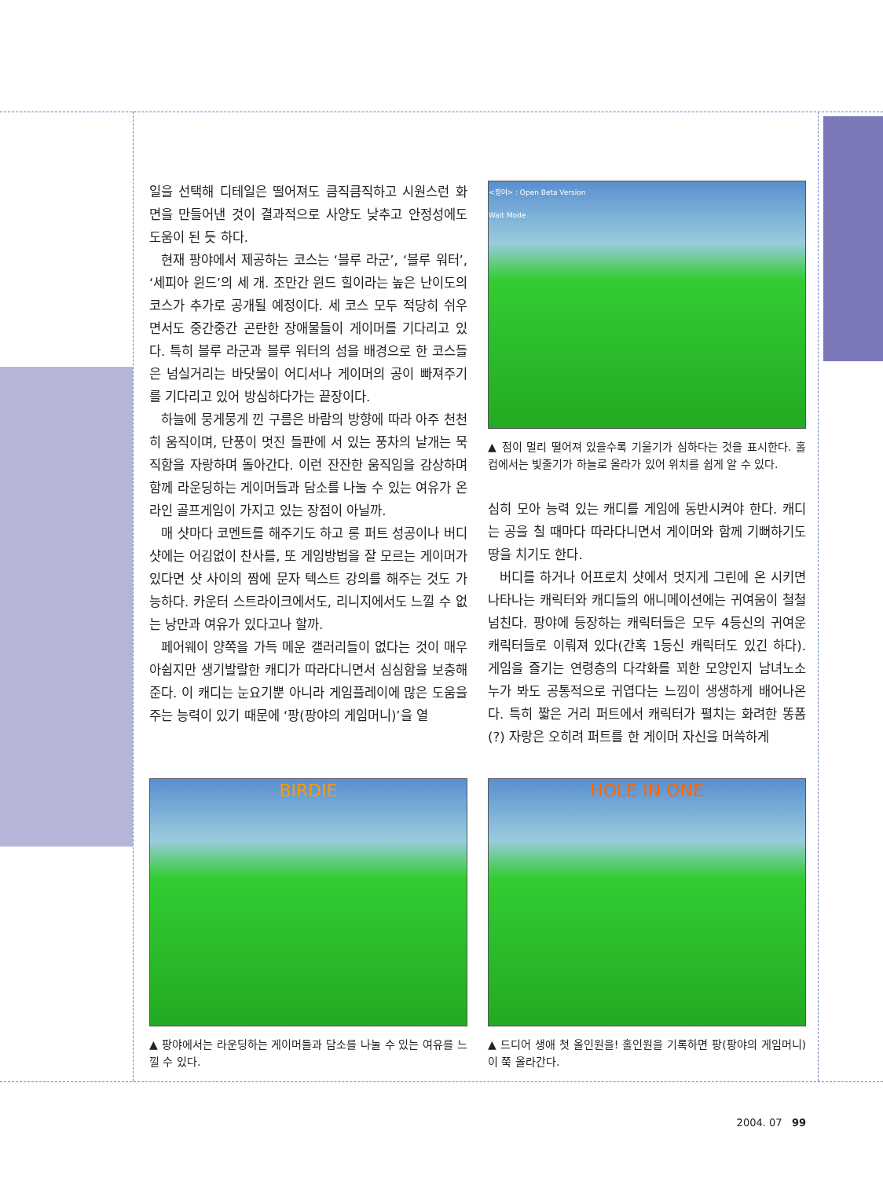일을 선택해 디테일은 떨어져도 큼직큼직하고 시원스런 화면을 만들어낸 것이 결과적으로 사양도 낮추고 안정성에도 도움이 된 듯 하다.
현재 팡야에서 제공하는 코스는 ‘블루 라군’, ‘블루 워터’, ‘세피아 윈드’의 세 개. 조만간 윈드 힐이라는 높은 난이도의 코스가 추가로 공개될 예정이다. 세 코스 모두 적당히 쉬우면서도 중간중간 곤란한 장애물들이 게이머를 기다리고 있다. 특히 블루 라군과 블루 워터의 섬을 배경으로 한 코스들은 넘실거리는 바닷물이 어디서나 게이머의 공이 빠져주기를 기다리고 있어 방심하다가는 끝장이다.
하늘에 뭉게뭉게 낀 구름은 바람의 방향에 따라 아주 천천히 움직이며, 단풍이 멋진 들판에 서 있는 풍차의 날개는 묵직함을 자랑하며 돌아간다. 이런 잔잔한 움직임을 감상하며 함께 라운딩하는 게이머들과 담소를 나눌 수 있는 여유가 온라인 골프게임이 가지고 있는 장점이 아닐까.
매 샷마다 코멘트를 해주기도 하고 롱 퍼트 성공이나 버디 샷에는 어김없이 찬사를, 또 게임방법을 잘 모르는 게이머가 있다면 샷 사이의 짬에 문자 텍스트 강의를 해주는 것도 가능하다. 카운터 스트라이크에서도, 리니지에서도 느낄 수 없는 낭만과 여유가 있다고나 할까.
페어웨이 양쪽을 가득 메운 갤러리들이 없다는 것이 매우 아쉽지만 생기발랄한 캐디가 따라다니면서 심심함을 보충해 준다. 이 캐디는 눈요기뿐 아니라 게임플레이에 많은 도움을 주는 능력이 있기 때문에 ‘팡(팡야의 게임머니)’을 열
<팡야> : Open Beta Version
Wait Mode
▲ 점이 멀리 떨어져 있을수록 기울기가 심하다는 것을 표시한다. 홀컵에서는 빛줄기가 하늘로 올라가 있어 위치를 쉽게 알 수 있다.
심히 모아 능력 있는 캐디를 게임에 동반시켜야 한다. 캐디는 공을 칠 때마다 따라다니면서 게이머와 함께 기뻐하기도 땅을 치기도 한다.
버디를 하거나 어프로치 샷에서 멋지게 그린에 온 시키면 나타나는 캐릭터와 캐디들의 애니메이션에는 귀여움이 철철 넘친다. 팡야에 등장하는 캐릭터들은 모두 4등신의 귀여운 캐릭터들로 이뤄져 있다(간혹 1등신 캐릭터도 있긴 하다). 게임을 즐기는 연령층의 다각화를 꾀한 모양인지 남녀노소 누가 봐도 공통적으로 귀엽다는 느낌이 생생하게 배어나온다. 특히 짧은 거리 퍼트에서 캐릭터가 펼치는 화려한 똥폼(?) 자랑은 오히려 퍼트를 한 게이머 자신을 머쓱하게
BIRDIE
▲ 팡야에서는 라운딩하는 게이머들과 담소를 나눌 수 있는 여유를 느낄 수 있다.
HOLE IN ONE
▲ 드디어 생애 첫 올인원을! 홀인원을 기록하면 팡(팡야의 게임머니)이 쭉 올라간다.
2004. 07 99